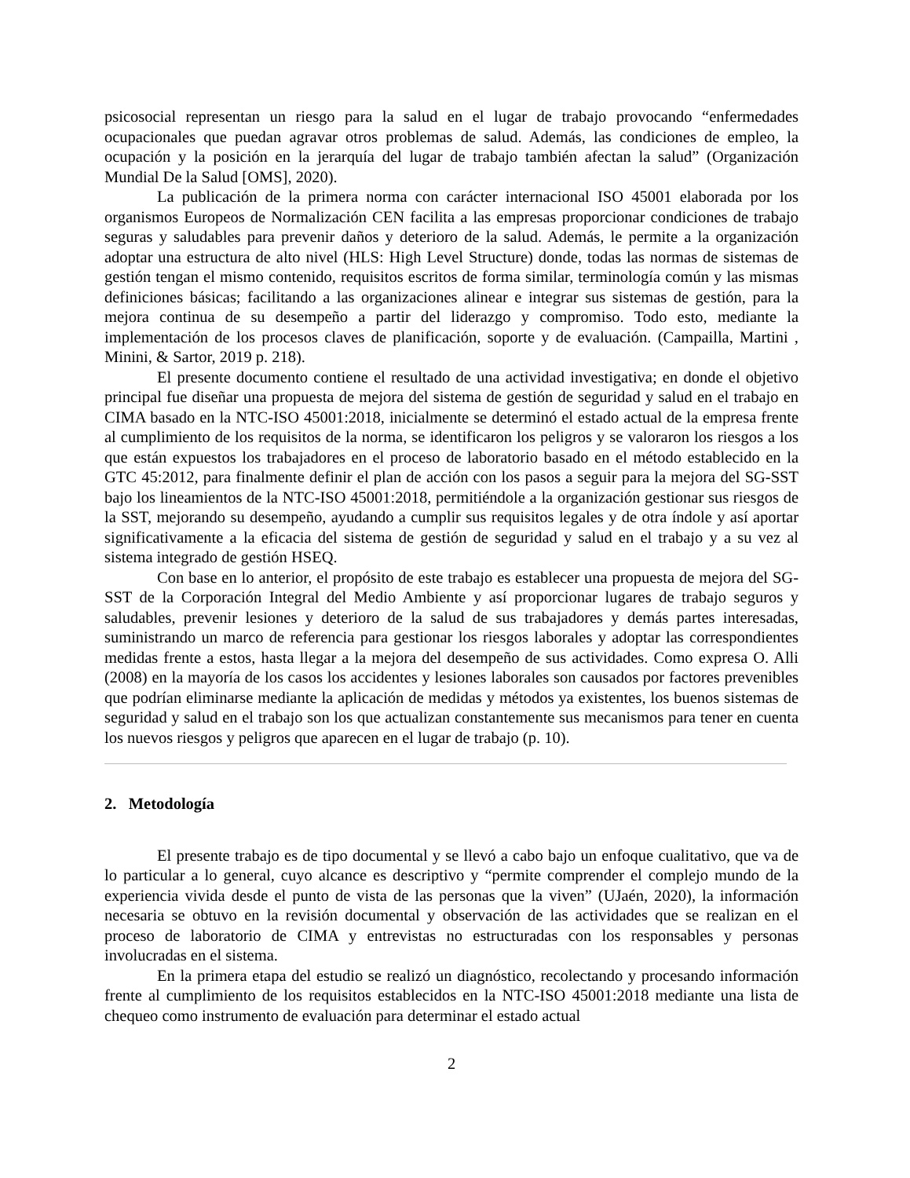psicosocial representan un riesgo para la salud en el lugar de trabajo provocando “enfermedades ocupacionales que puedan agravar otros problemas de salud. Además, las condiciones de empleo, la ocupación y la posición en la jerarquía del lugar de trabajo también afectan la salud” (Organización Mundial De la Salud [OMS], 2020).
La publicación de la primera norma con carácter internacional ISO 45001 elaborada por los organismos Europeos de Normalización CEN facilita a las empresas proporcionar condiciones de trabajo seguras y saludables para prevenir daños y deterioro de la salud. Además, le permite a la organización adoptar una estructura de alto nivel (HLS: High Level Structure) donde, todas las normas de sistemas de gestión tengan el mismo contenido, requisitos escritos de forma similar, terminología común y las mismas definiciones básicas; facilitando a las organizaciones alinear e integrar sus sistemas de gestión, para la mejora continua de su desempeño a partir del liderazgo y compromiso. Todo esto, mediante la implementación de los procesos claves de planificación, soporte y de evaluación. (Campailla, Martini , Minini, & Sartor, 2019 p. 218).
El presente documento contiene el resultado de una actividad investigativa; en donde el objetivo principal fue diseñar una propuesta de mejora del sistema de gestión de seguridad y salud en el trabajo en CIMA basado en la NTC-ISO 45001:2018, inicialmente se determinó el estado actual de la empresa frente al cumplimiento de los requisitos de la norma, se identificaron los peligros y se valoraron los riesgos a los que están expuestos los trabajadores en el proceso de laboratorio basado en el método establecido en la GTC 45:2012, para finalmente definir el plan de acción con los pasos a seguir para la mejora del SG-SST bajo los lineamientos de la NTC-ISO 45001:2018, permitiéndole a la organización gestionar sus riesgos de la SST, mejorando su desempeño, ayudando a cumplir sus requisitos legales y de otra índole y así aportar significativamente a la eficacia del sistema de gestión de seguridad y salud en el trabajo y a su vez al sistema integrado de gestión HSEQ.
Con base en lo anterior, el propósito de este trabajo es establecer una propuesta de mejora del SG-SST de la Corporación Integral del Medio Ambiente y así proporcionar lugares de trabajo seguros y saludables, prevenir lesiones y deterioro de la salud de sus trabajadores y demás partes interesadas, suministrando un marco de referencia para gestionar los riesgos laborales y adoptar las correspondientes medidas frente a estos, hasta llegar a la mejora del desempeño de sus actividades. Como expresa O. Alli (2008) en la mayoría de los casos los accidentes y lesiones laborales son causados por factores prevenibles que podrían eliminarse mediante la aplicación de medidas y métodos ya existentes, los buenos sistemas de seguridad y salud en el trabajo son los que actualizan constantemente sus mecanismos para tener en cuenta los nuevos riesgos y peligros que aparecen en el lugar de trabajo (p. 10).
2. Metodología
El presente trabajo es de tipo documental y se llevó a cabo bajo un enfoque cualitativo, que va de lo particular a lo general, cuyo alcance es descriptivo y “permite comprender el complejo mundo de la experiencia vivida desde el punto de vista de las personas que la viven” (UJaén, 2020), la información necesaria se obtuvo en la revisión documental y observación de las actividades que se realizan en el proceso de laboratorio de CIMA y entrevistas no estructuradas con los responsables y personas involucradas en el sistema.
En la primera etapa del estudio se realizó un diagnóstico, recolectando y procesando información frente al cumplimiento de los requisitos establecidos en la NTC-ISO 45001:2018 mediante una lista de chequeo como instrumento de evaluación para determinar el estado actual
2